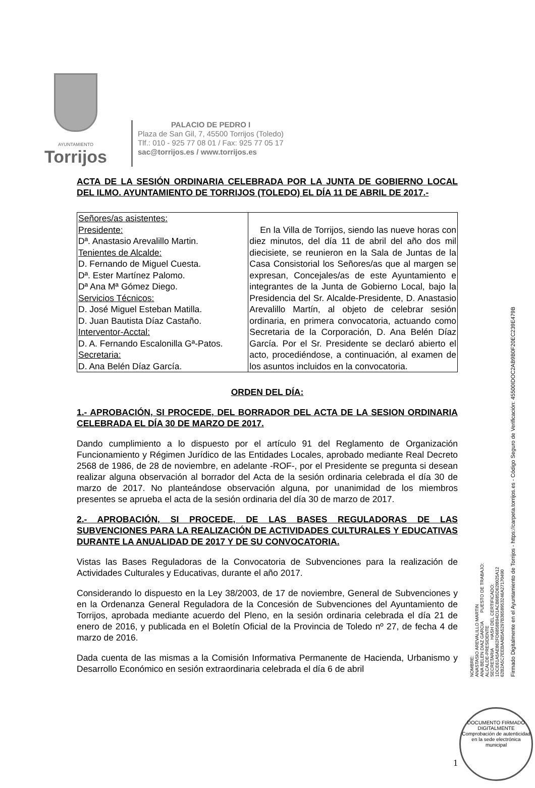AYUNTAMIENTO
Torrijos
PALACIO DE PEDRO I
Plaza de San Gil, 7, 45500 Torrijos (Toledo)
Tlf.: 010 - 925 77 08 01 / Fax: 925 77 05 17
sac@torrijos.es / www.torrijos.es
ACTA DE LA SESIÓN ORDINARIA CELEBRADA POR LA JUNTA DE GOBIERNO LOCAL DEL ILMO. AYUNTAMIENTO DE TORRIJOS (TOLEDO) EL DÍA 11 DE ABRIL DE 2017.-
| Señores/as asistentes: Presidente: Dª. Anastasio Arevalillo Martin. Tenientes de Alcalde: D. Fernando de Miguel Cuesta. Dª. Ester Martínez Palomo. Dª Ana Mª Gómez Diego. Servicios Técnicos: D. José Miguel Esteban Matilla. D. Juan Bautista Díaz Castaño. Interventor-Acctal: D. A. Fernando Escalonilla Gª-Patos. Secretaria: D. Ana Belén Díaz García. | En la Villa de Torrijos, siendo las nueve horas con diez minutos, del día 11 de abril del año dos mil diecisiete, se reunieron en la Sala de Juntas de la Casa Consistorial los Señores/as que al margen se expresan, Concejales/as de este Ayuntamiento e integrantes de la Junta de Gobierno Local, bajo la Presidencia del Sr. Alcalde-Presidente, D. Anastasio Arevalillo Martín, al objeto de celebrar sesión ordinaria, en primera convocatoria, actuando como Secretaria de la Corporación, D. Ana Belén Díaz García. Por el Sr. Presidente se declaró abierto el acto, procediéndose, a continuación, al examen de los asuntos incluidos en la convocatoria. |
ORDEN DEL DÍA:
1.- APROBACIÓN, SI PROCEDE, DEL BORRADOR DEL ACTA DE LA SESION ORDINARIA CELEBRADA EL DÍA 30 DE MARZO DE 2017.
Dando cumplimiento a lo dispuesto por el artículo 91 del Reglamento de Organización Funcionamiento y Régimen Jurídico de las Entidades Locales, aprobado mediante Real Decreto 2568 de 1986, de 28 de noviembre, en adelante -ROF-, por el Presidente se pregunta si desean realizar alguna observación al borrador del Acta de la sesión ordinaria celebrada el día 30 de marzo de 2017. No planteándose observación alguna, por unanimidad de los miembros presentes se aprueba el acta de la sesión ordinaria del día 30 de marzo de 2017.
2.- APROBACIÓN, SI PROCEDE, DE LAS BASES REGULADORAS DE LAS SUBVENCIONES PARA LA REALIZACIÓN DE ACTIVIDADES CULTURALES Y EDUCATIVAS DURANTE LA ANUALIDAD DE 2017 Y DE SU CONVOCATORIA.
Vistas las Bases Reguladoras de la Convocatoria de Subvenciones para la realización de Actividades Culturales y Educativas, durante el año 2017.
Considerando lo dispuesto en la Ley 38/2003, de 17 de noviembre, General de Subvenciones y en la Ordenanza General Reguladora de la Concesión de Subvenciones del Ayuntamiento de Torrijos, aprobada mediante acuerdo del Pleno, en la sesión ordinaria celebrada el día 21 de enero de 2016, y publicada en el Boletín Oficial de la Provincia de Toledo nº 27, de fecha 4 de marzo de 2016.
Dada cuenta de las mismas a la Comisión Informativa Permanente de Hacienda, Urbanismo y Desarrollo Económico en sesión extraordinaria celebrada el día 6 de abril
NOMBRE:
ANASTASIO AREVALILLO MARTIN
ANA BELEN DIAZ GARCIA PUESTO DE TRABAJO:
ALCALDE-PRESIDENTE
SECRETARIA HASH DEL CERTIFICADO:
1DCE61A5AE862FD6858B94D1ACB685D620025A12
62B2A5C7EEBAAB5A5297B3658953246A27170490
Firmado Digitalmente en el Ayuntamiento de Torrijos - https://carpeta.torrijos.es - Código Seguro de Verificación: 45500IDOC2AB9B0F20EC239E479B
DOCUMENTO FIRMADO DIGITALMENTE
Comprobación de autenticidad en la sede electrónica municipal
1